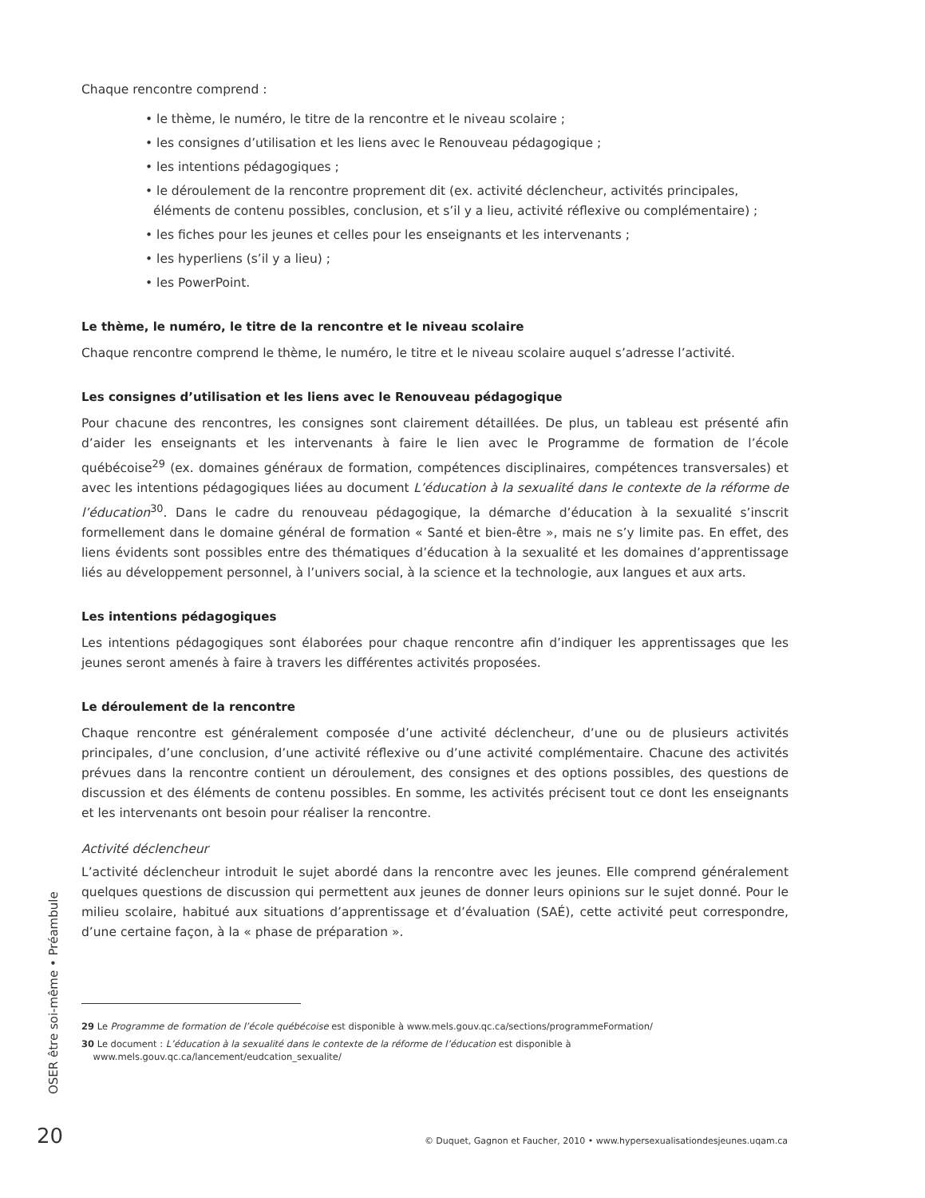Chaque rencontre comprend :
• le thème, le numéro, le titre de la rencontre et le niveau scolaire ;
• les consignes d’utilisation et les liens avec le Renouveau pédagogique ;
• les intentions pédagogiques ;
• le déroulement de la rencontre proprement dit (ex. activité déclencheur, activités principales, éléments de contenu possibles, conclusion, et s’il y a lieu, activité réflexive ou complémentaire) ;
• les fiches pour les jeunes et celles pour les enseignants et les intervenants ;
• les hyperliens (s’il y a lieu) ;
• les PowerPoint.
Le thème, le numéro, le titre de la rencontre et le niveau scolaire
Chaque rencontre comprend le thème, le numéro, le titre et le niveau scolaire auquel s’adresse l’activité.
Les consignes d’utilisation et les liens avec le Renouveau pédagogique
Pour chacune des rencontres, les consignes sont clairement détaillées. De plus, un tableau est présenté afin d’aider les enseignants et les intervenants à faire le lien avec le Programme de formation de l’école québécoise<sup>29</sup> (ex. domaines généraux de formation, compétences disciplinaires, compétences transversales) et avec les intentions pédagogiques liées au document L’éducation à la sexualité dans le contexte de la réforme de l’éducation<sup>30</sup>. Dans le cadre du renouveau pédagogique, la démarche d’éducation à la sexualité s’inscrit formellement dans le domaine général de formation « Santé et bien-être », mais ne s’y limite pas. En effet, des liens évidents sont possibles entre des thématiques d’éducation à la sexualité et les domaines d’apprentissage liés au développement personnel, à l’univers social, à la science et la technologie, aux langues et aux arts.
Les intentions pédagogiques
Les intentions pédagogiques sont élaborées pour chaque rencontre afin d’indiquer les apprentissages que les jeunes seront amenés à faire à travers les différentes activités proposées.
Le déroulement de la rencontre
Chaque rencontre est généralement composée d’une activité déclencheur, d’une ou de plusieurs activités principales, d’une conclusion, d’une activité réflexive ou d’une activité complémentaire. Chacune des activités prévues dans la rencontre contient un déroulement, des consignes et des options possibles, des questions de discussion et des éléments de contenu possibles. En somme, les activités précisent tout ce dont les enseignants et les intervenants ont besoin pour réaliser la rencontre.
Activité déclencheur
L’activité déclencheur introduit le sujet abordé dans la rencontre avec les jeunes. Elle comprend généralement quelques questions de discussion qui permettent aux jeunes de donner leurs opinions sur le sujet donné. Pour le milieu scolaire, habitué aux situations d’apprentissage et d’évaluation (SAÉ), cette activité peut correspondre, d’une certaine façon, à la « phase de préparation ».
29 Le Programme de formation de l’école québécoise est disponible à www.mels.gouv.qc.ca/sections/programmeFormation/
30 Le document : L’éducation à la sexualité dans le contexte de la réforme de l’éducation est disponible à
www.mels.gouv.qc.ca/lancement/eudcation_sexualite/
OSER être soi-même • Préambule
20
© Duquet, Gagnon et Faucher, 2010 • www.hypersexualisationdesjeunes.uqam.ca